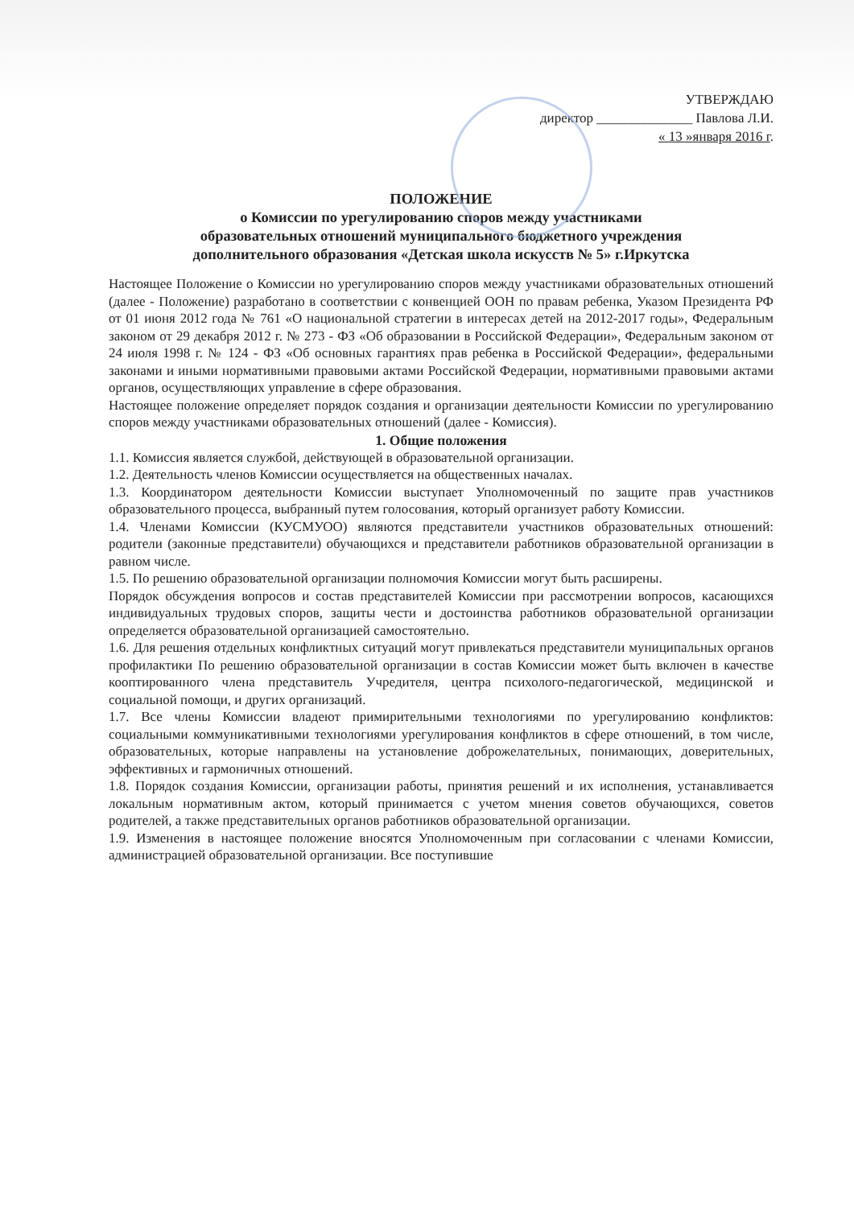УТВЕРЖДАЮ
директор ______________ Павлова Л.И.
« 13 »января 2016 г.
ПОЛОЖЕНИЕ
о Комиссии по урегулированию споров между участниками
образовательных отношений муниципального бюджетного учреждения
дополнительного образования «Детская школа искусств № 5» г.Иркутска
Настоящее Положение о Комиссии но урегулированию споров между участниками образовательных отношений (далее - Положение) разработано в соответствии с конвенцией ООН по правам ребенка, Указом Президента РФ от 01 июня 2012 года № 761 «О национальной стратегии в интересах детей на 2012-2017 годы», Федеральным законом от 29 декабря 2012 г. № 273 - ФЗ «Об образовании в Российской Федерации», Федеральным законом от 24 июля 1998 г. № 124 - ФЗ «Об основных гарантиях прав ребенка в Российской Федерации», федеральными законами и иными нормативными правовыми актами Российской Федерации, нормативными правовыми актами органов, осуществляющих управление в сфере образования.
Настоящее положение определяет порядок создания и организации деятельности Комиссии по урегулированию споров между участниками образовательных отношений (далее - Комиссия).
1. Общие положения
1.1. Комиссия является службой, действующей в образовательной организации.
1.2. Деятельность членов Комиссии осуществляется на общественных началах.
1.3. Координатором деятельности Комиссии выступает Уполномоченный по защите прав участников образовательного процесса, выбранный путем голосования, который организует работу Комиссии.
1.4. Членами Комиссии (КУСМУОО) являются представители участников образовательных отношений: родители (законные представители) обучающихся и представители работников образовательной организации в равном числе.
1.5. По решению образовательной организации полномочия Комиссии могут быть расширены.
Порядок обсуждения вопросов и состав представителей Комиссии при рассмотрении вопросов, касающихся индивидуальных трудовых споров, защиты чести и достоинства работников образовательной организации определяется образовательной организацией самостоятельно.
1.6. Для решения отдельных конфликтных ситуаций могут привлекаться представители муниципальных органов профилактики По решению образовательной организации в состав Комиссии может быть включен в качестве кооптированного члена представитель Учредителя, центра психолого-педагогической, медицинской и социальной помощи, и других организаций.
1.7. Все члены Комиссии владеют примирительными технологиями по урегулированию конфликтов: социальными коммуникативными технологиями урегулирования конфликтов в сфере отношений, в том числе, образовательных, которые направлены на установление доброжелательных, понимающих, доверительных, эффективных и гармоничных отношений.
1.8. Порядок создания Комиссии, организации работы, принятия решений и их исполнения, устанавливается локальным нормативным актом, который принимается с учетом мнения советов обучающихся, советов родителей, а также представительных органов работников образовательной организации.
1.9. Изменения в настоящее положение вносятся Уполномоченным при согласовании с членами Комиссии, администрацией образовательной организации. Все поступившие